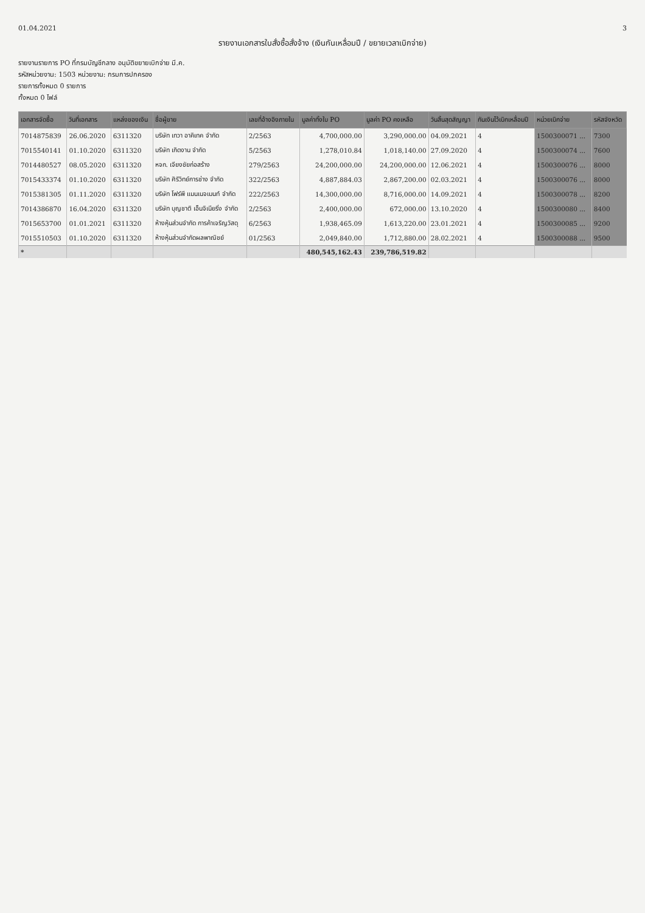01.04.2021 3
รายงานเอกสารใบสั่งซื้อสั่งจ้าง (เงินกันเหลื่อมปี / ขยายเวลาเบิกจ่าย)
รายงานรายการ PO ที่กรมบัญชีกลาง อนุมัติขยายเบิกจ่าย มี.ค.
รหัสหน่วยงาน: 1503 หน่วยงาน: กรมการปกครอง
รายการทั้งหมด 0 รายการ
ทั้งหมด 0 ไฟล์
| เอกสารจัดซื้อ | วันที่เอกสาร | แหล่งของเงิน | ชื่อผู้ขาย | เลขที่อ้างอิงภายใน | มูลค่าทั้งใบ PO | มูลค่า PO คงเหลือ | วันสิ้นสุดสัญญา | กันเงินไว้เบิกเหลื่อมปี | หน่วยเบิกจ่าย | รหัสจังหวัด |
| --- | --- | --- | --- | --- | --- | --- | --- | --- | --- | --- |
| 7014875839 | 26.06.2020 | 6311320 | บริษัท เทวา อาคิเทค จำกัด | 2/2563 | 4,700,000.00 | 3,290,000.00 | 04.09.2021 | 4 | 1500300071 ... | 7300 |
| 7015540141 | 01.10.2020 | 6311320 | บริษัท เกิดงาน จำกัด | 5/2563 | 1,278,010.84 | 1,018,140.00 | 27.09.2020 | 4 | 1500300074 ... | 7600 |
| 7014480527 | 08.05.2020 | 6311320 | หจก. เจียงชัยก่อสร้าง | 279/2563 | 24,200,000.00 | 24,200,000.00 | 12.06.2021 | 4 | 1500300076 ... | 8000 |
| 7015433374 | 01.10.2020 | 6311320 | บริษัท ศิริวิทย์การช่าง จำกัด | 322/2563 | 4,887,884.03 | 2,867,200.00 | 02.03.2021 | 4 | 1500300076 ... | 8000 |
| 7015381305 | 01.11.2020 | 6311320 | บริษัท โฟร์พี แมนเนจเมนท์ จำกัด | 222/2563 | 14,300,000.00 | 8,716,000.00 | 14.09.2021 | 4 | 1500300078 ... | 8200 |
| 7014386870 | 16.04.2020 | 6311320 | บริษัท บุญชาติ เอ็นจิเนียริ่ง จำกัด | 2/2563 | 2,400,000.00 | 672,000.00 | 13.10.2020 | 4 | 1500300080 ... | 8400 |
| 7015653700 | 01.01.2021 | 6311320 | ห้างหุ้นส่วนจำกัด การค้าเจริญวัสดุ | 6/2563 | 1,938,465.09 | 1,613,220.00 | 23.01.2021 | 4 | 1500300085 ... | 9200 |
| 7015510503 | 01.10.2020 | 6311320 | ห้างหุ้นส่วนจำกัดผลพาณิชย์ | 01/2563 | 2,049,840.00 | 1,712,880.00 | 28.02.2021 | 4 | 1500300088 ... | 9500 |
| * | | | | | 480,545,162.43 | 239,786,519.82 | | | | |